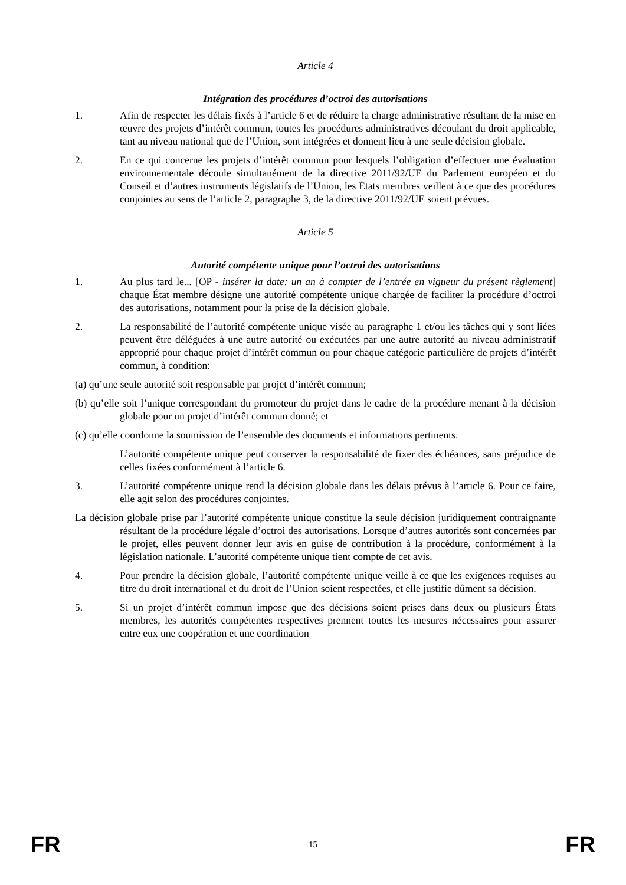Article 4
Intégration des procédures d’octroi des autorisations
1. Afin de respecter les délais fixés à l’article 6 et de réduire la charge administrative résultant de la mise en œuvre des projets d’intérêt commun, toutes les procédures administratives découlant du droit applicable, tant au niveau national que de l’Union, sont intégrées et donnent lieu à une seule décision globale.
2. En ce qui concerne les projets d’intérêt commun pour lesquels l’obligation d’effectuer une évaluation environnementale découle simultanément de la directive 2011/92/UE du Parlement européen et du Conseil et d’autres instruments législatifs de l’Union, les États membres veillent à ce que des procédures conjointes au sens de l’article 2, paragraphe 3, de la directive 2011/92/UE soient prévues.
Article 5
Autorité compétente unique pour l’octroi des autorisations
1. Au plus tard le... [OP - insérer la date: un an à compter de l’entrée en vigueur du présent règlement] chaque État membre désigne une autorité compétente unique chargée de faciliter la procédure d’octroi des autorisations, notamment pour la prise de la décision globale.
2. La responsabilité de l’autorité compétente unique visée au paragraphe 1 et/ou les tâches qui y sont liées peuvent être déléguées à une autre autorité ou exécutées par une autre autorité au niveau administratif approprié pour chaque projet d’intérêt commun ou pour chaque catégorie particulière de projets d’intérêt commun, à condition:
(a) qu’une seule autorité soit responsable par projet d’intérêt commun;
(b) qu’elle soit l’unique correspondant du promoteur du projet dans le cadre de la procédure menant à la décision globale pour un projet d’intérêt commun donné; et
(c) qu’elle coordonne la soumission de l’ensemble des documents et informations pertinents.
L’autorité compétente unique peut conserver la responsabilité de fixer des échéances, sans préjudice de celles fixées conformément à l’article 6.
3. L’autorité compétente unique rend la décision globale dans les délais prévus à l’article 6. Pour ce faire, elle agit selon des procédures conjointes.
La décision globale prise par l’autorité compétente unique constitue la seule décision juridiquement contraignante résultant de la procédure légale d’octroi des autorisations. Lorsque d’autres autorités sont concernées par le projet, elles peuvent donner leur avis en guise de contribution à la procédure, conformément à la législation nationale. L’autorité compétente unique tient compte de cet avis.
4. Pour prendre la décision globale, l’autorité compétente unique veille à ce que les exigences requises au titre du droit international et du droit de l’Union soient respectées, et elle justifie dûment sa décision.
5. Si un projet d’intérêt commun impose que des décisions soient prises dans deux ou plusieurs États membres, les autorités compétentes respectives prennent toutes les mesures nécessaires pour assurer entre eux une coopération et une coordination
FR 15 FR